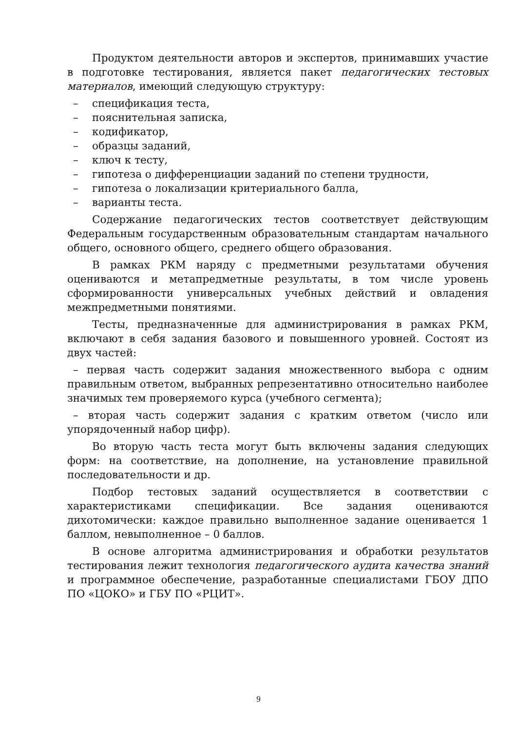Продуктом деятельности авторов и экспертов, принимавших участие в подготовке тестирования, является пакет педагогических тестовых материалов, имеющий следующую структуру:
– спецификация теста,
– пояснительная записка,
– кодификатор,
– образцы заданий,
– ключ к тесту,
– гипотеза о дифференциации заданий по степени трудности,
– гипотеза о локализации критериального балла,
– варианты теста.
Содержание педагогических тестов соответствует действующим Федеральным государственным образовательным стандартам начального общего, основного общего, среднего общего образования.
В рамках РКМ наряду с предметными результатами обучения оцениваются и метапредметные результаты, в том числе уровень сформированности универсальных учебных действий и овладения межпредметными понятиями.
Тесты, предназначенные для администрирования в рамках РКМ, включают в себя задания базового и повышенного уровней. Состоят из двух частей:
– первая часть содержит задания множественного выбора с одним правильным ответом, выбранных репрезентативно относительно наиболее значимых тем проверяемого курса (учебного сегмента);
– вторая часть содержит задания с кратким ответом (число или упорядоченный набор цифр).
Во вторую часть теста могут быть включены задания следующих форм: на соответствие, на дополнение, на установление правильной последовательности и др.
Подбор тестовых заданий осуществляется в соответствии с характеристиками спецификации. Все задания оцениваются дихотомически: каждое правильно выполненное задание оценивается 1 баллом, невыполненное – 0 баллов.
В основе алгоритма администрирования и обработки результатов тестирования лежит технология педагогического аудита качества знаний и программное обеспечение, разработанные специалистами ГБОУ ДПО ПО «ЦОКО» и ГБУ ПО «РЦИТ».
9